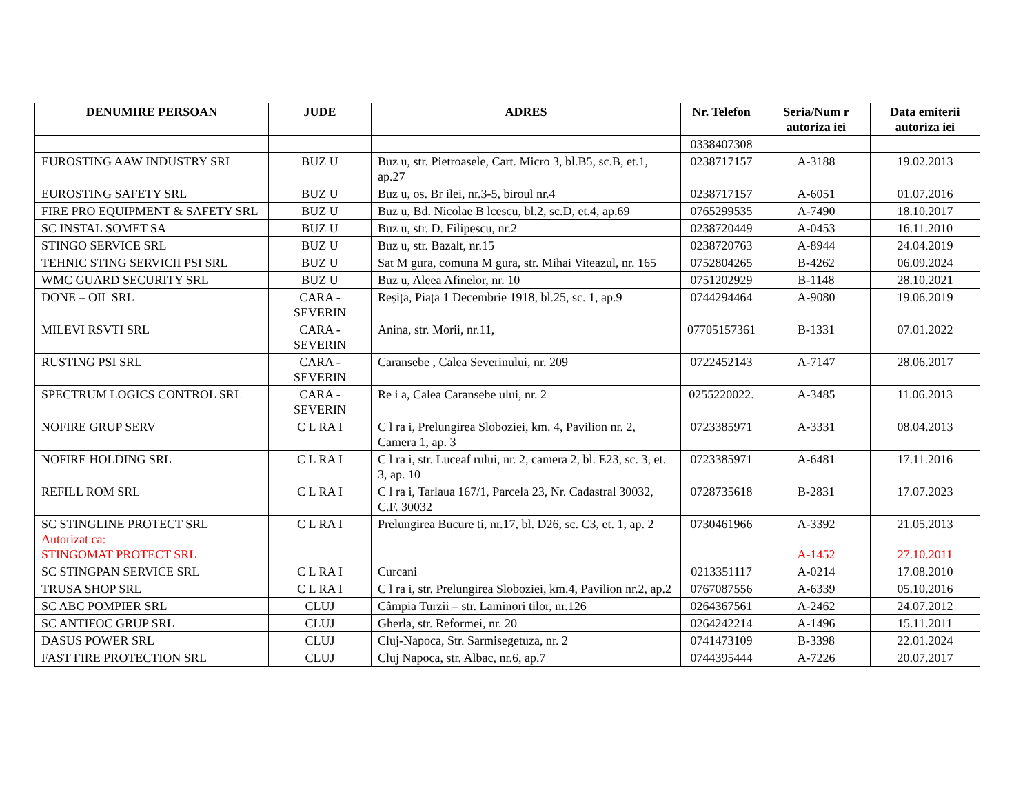| DENUMIRE PERSOAN | JUDE | ADRES | Nr. Telefon | Seria/Num r autoriza iei | Data emiterii autoriza iei |
| --- | --- | --- | --- | --- | --- |
| | | | 0338407308 | | |
| EUROSTING AAW INDUSTRY SRL | BUZ U | Buz u, str. Pietroasele, Cart. Micro 3, bl.B5, sc.B, et.1, ap.27 | 0238717157 | A-3188 | 19.02.2013 |
| EUROSTING SAFETY SRL | BUZ U | Buz u, os. Br ilei, nr.3-5, biroul nr.4 | 0238717157 | A-6051 | 01.07.2016 |
| FIRE PRO EQUIPMENT & SAFETY SRL | BUZ U | Buz u, Bd. Nicolae B lcescu, bl.2, sc.D, et.4, ap.69 | 0765299535 | A-7490 | 18.10.2017 |
| SC INSTAL SOMET SA | BUZ U | Buz u, str. D. Filipescu, nr.2 | 0238720449 | A-0453 | 16.11.2010 |
| STINGO SERVICE SRL | BUZ U | Buz u, str. Bazalt, nr.15 | 0238720763 | A-8944 | 24.04.2019 |
| TEHNIC STING SERVICII PSI SRL | BUZ U | Sat M gura, comuna M gura, str. Mihai Viteazul, nr. 165 | 0752804265 | B-4262 | 06.09.2024 |
| WMC GUARD SECURITY SRL | BUZ U | Buz u, Aleea Afinelor, nr. 10 | 0751202929 | B-1148 | 28.10.2021 |
| DONE – OIL SRL | CARA - SEVERIN | Reșița, Piața 1 Decembrie 1918, bl.25, sc. 1, ap.9 | 0744294464 | A-9080 | 19.06.2019 |
| MILEVI RSVTI SRL | CARA - SEVERIN | Anina, str. Morii, nr.11, | 07705157361 | B-1331 | 07.01.2022 |
| RUSTING PSI SRL | CARA - SEVERIN | Caransebe , Calea Severinului, nr. 209 | 0722452143 | A-7147 | 28.06.2017 |
| SPECTRUM LOGICS CONTROL SRL | CARA - SEVERIN | Re i a, Calea Caransebe ului, nr. 2 | 0255220022. | A-3485 | 11.06.2013 |
| NOFIRE GRUP SERV | C L RA I | C l ra i, Prelungirea Sloboziei, km. 4, Pavilion nr. 2, Camera 1, ap. 3 | 0723385971 | A-3331 | 08.04.2013 |
| NOFIRE HOLDING SRL | C L RA I | C l ra i, str. Luceaf rului, nr. 2, camera 2, bl. E23, sc. 3, et. 3, ap. 10 | 0723385971 | A-6481 | 17.11.2016 |
| REFILL ROM SRL | C L RA I | C l ra i, Tarlaua 167/1, Parcela 23, Nr. Cadastral 30032, C.F. 30032 | 0728735618 | B-2831 | 17.07.2023 |
| SC STINGLINE PROTECT SRL Autorizat ca: STINGOMAT PROTECT SRL | C L RA I | Prelungirea Bucure ti, nr.17, bl. D26, sc. C3, et. 1, ap. 2 | 0730461966 | A-3392 A-1452 | 21.05.2013 27.10.2011 |
| SC STINGPAN SERVICE SRL | C L RA I | Curcani | 0213351117 | A-0214 | 17.08.2010 |
| TRUSA SHOP SRL | C L RA I | C l ra i, str. Prelungirea Sloboziei, km.4, Pavilion nr.2, ap.2 | 0767087556 | A-6339 | 05.10.2016 |
| SC ABC POMPIER SRL | CLUJ | Câmpia Turzii – str. Laminori tilor, nr.126 | 0264367561 | A-2462 | 24.07.2012 |
| SC ANTIFOC GRUP SRL | CLUJ | Gherla, str. Reformei, nr. 20 | 0264242214 | A-1496 | 15.11.2011 |
| DASUS POWER SRL | CLUJ | Cluj-Napoca, Str. Sarmisegetuza, nr. 2 | 0741473109 | B-3398 | 22.01.2024 |
| FAST FIRE PROTECTION SRL | CLUJ | Cluj Napoca, str. Albac, nr.6, ap.7 | 0744395444 | A-7226 | 20.07.2017 |